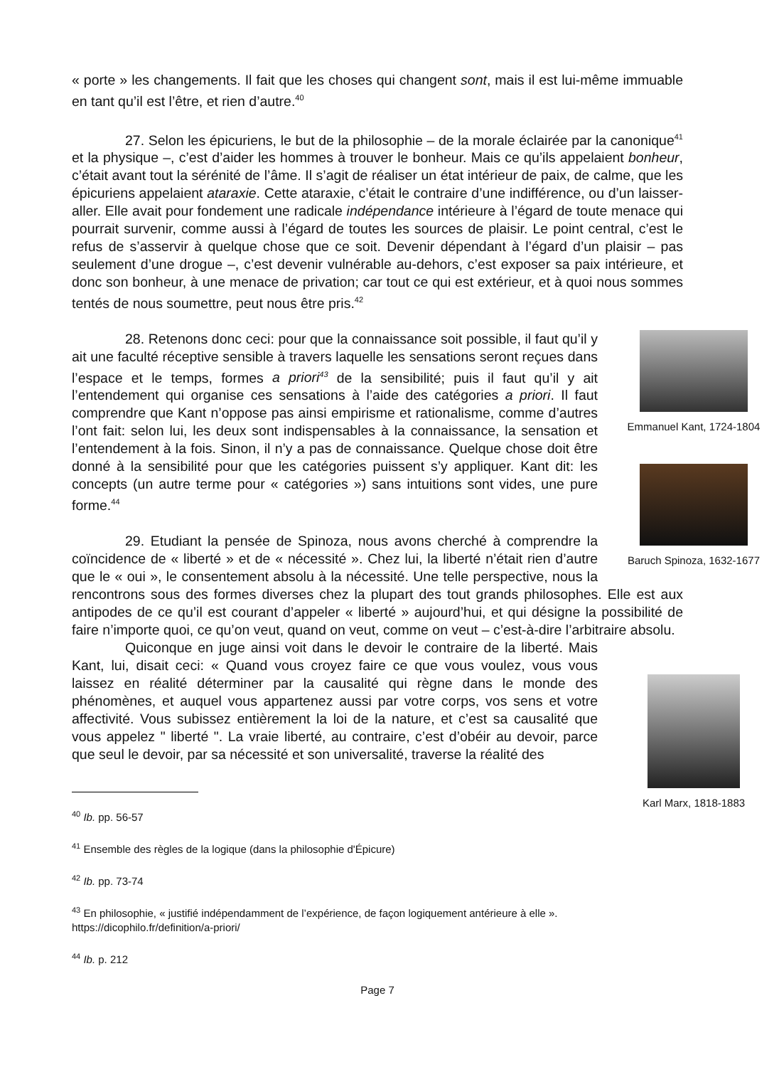« porte » les changements. Il fait que les choses qui changent sont, mais il est lui-même immuable en tant qu’il est l’être, et rien d’autre.<sup>40</sup>
27. Selon les épicuriens, le but de la philosophie – de la morale éclairée par la canonique<sup>41</sup> et la physique –, c’est d’aider les hommes à trouver le bonheur. Mais ce qu’ils appelaient bonheur, c’était avant tout la sérénité de l’âme. Il s’agit de réaliser un état intérieur de paix, de calme, que les épicuriens appelaient ataraxie. Cette ataraxie, c’était le contraire d’une indifférence, ou d’un laisser-aller. Elle avait pour fondement une radicale indépendance intérieure à l’égard de toute menace qui pourrait survenir, comme aussi à l’égard de toutes les sources de plaisir. Le point central, c’est le refus de s’asservir à quelque chose que ce soit. Devenir dépendant à l’égard d’un plaisir – pas seulement d’une drogue –, c’est devenir vulnérable au-dehors, c’est exposer sa paix intérieure, et donc son bonheur, à une menace de privation; car tout ce qui est extérieur, et à quoi nous sommes tentés de nous soumettre, peut nous être pris.<sup>42</sup>
Emmanuel Kant, 1724-1804
Baruch Spinoza, 1632-1677
28. Retenons donc ceci: pour que la connaissance soit possible, il faut qu’il y ait une faculté réceptive sensible à travers laquelle les sensations seront reçues dans l’espace et le temps, formes a priori<sup>43</sup> de la sensibilité; puis il faut qu’il y ait l’entendement qui organise ces sensations à l’aide des catégories a priori. Il faut comprendre que Kant n’oppose pas ainsi empirisme et rationalisme, comme d’autres l’ont fait: selon lui, les deux sont indispensables à la connaissance, la sensation et l’entendement à la fois. Sinon, il n’y a pas de connaissance. Quelque chose doit être donné à la sensibilité pour que les catégories puissent s’y appliquer. Kant dit: les concepts (un autre terme pour « catégories ») sans intuitions sont vides, une pure forme.<sup>44</sup>
29. Etudiant la pensée de Spinoza, nous avons cherché à comprendre la coïncidence de « liberté » et de « nécessité ». Chez lui, la liberté n’était rien d’autre que le « oui », le consentement absolu à la nécessité. Une telle perspective, nous la rencontrons sous des formes diverses chez la plupart des tout grands philosophes. Elle est aux antipodes de ce qu’il est courant d’appeler « liberté » aujourd’hui, et qui désigne la possibilité de faire n’importe quoi, ce qu’on veut, quand on veut, comme on veut – c’est-à-dire l’arbitraire absolu.
Karl Marx, 1818-1883
Quiconque en juge ainsi voit dans le devoir le contraire de la liberté. Mais Kant, lui, disait ceci: « Quand vous croyez faire ce que vous voulez, vous vous laissez en réalité déterminer par la causalité qui règne dans le monde des phénomènes, et auquel vous appartenez aussi par votre corps, vos sens et votre affectivité. Vous subissez entièrement la loi de la nature, et c’est sa causalité que vous appelez " liberté ". La vraie liberté, au contraire, c’est d’obéir au devoir, parce que seul le devoir, par sa nécessité et son universalité, traverse la réalité des
<sup>40</sup> Ib. pp. 56-57
<sup>41</sup> Ensemble des règles de la logique (dans la philosophie d'Épicure)
<sup>42</sup> Ib. pp. 73-74
<sup>43</sup> En philosophie, « justifié indépendamment de l’expérience, de façon logiquement antérieure à elle ». https://dicophilo.fr/definition/a-priori/
<sup>44</sup> Ib. p. 212
Page 7